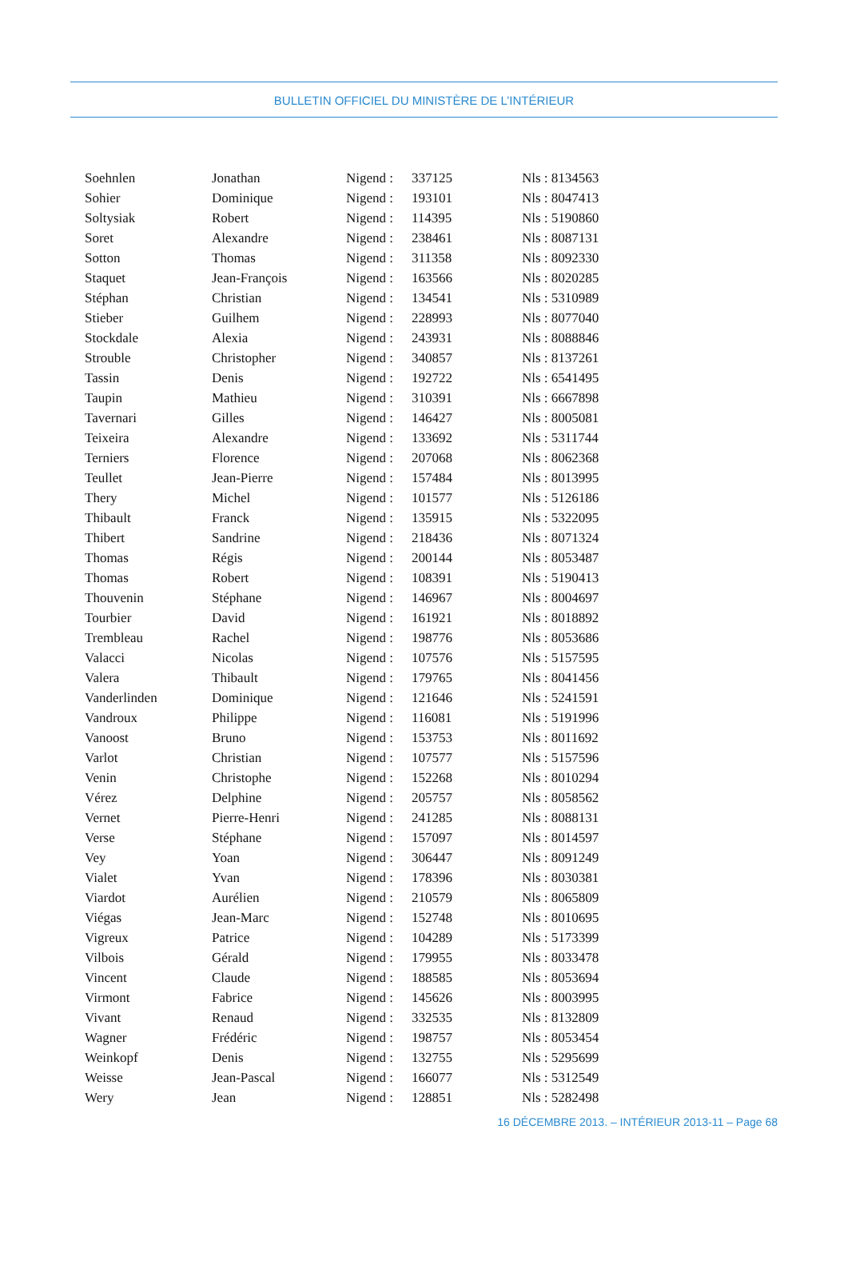BULLETIN OFFICIEL DU MINISTÈRE DE L’INTÉRIEUR
| Soehnlen | Jonathan | Nigend : | 337125 | Nls : 8134563 |
| Sohier | Dominique | Nigend : | 193101 | Nls : 8047413 |
| Soltysiak | Robert | Nigend : | 114395 | Nls : 5190860 |
| Soret | Alexandre | Nigend : | 238461 | Nls : 8087131 |
| Sotton | Thomas | Nigend : | 311358 | Nls : 8092330 |
| Staquet | Jean-François | Nigend : | 163566 | Nls : 8020285 |
| Stéphan | Christian | Nigend : | 134541 | Nls : 5310989 |
| Stieber | Guilhem | Nigend : | 228993 | Nls : 8077040 |
| Stockdale | Alexia | Nigend : | 243931 | Nls : 8088846 |
| Strouble | Christopher | Nigend : | 340857 | Nls : 8137261 |
| Tassin | Denis | Nigend : | 192722 | Nls : 6541495 |
| Taupin | Mathieu | Nigend : | 310391 | Nls : 6667898 |
| Tavernari | Gilles | Nigend : | 146427 | Nls : 8005081 |
| Teixeira | Alexandre | Nigend : | 133692 | Nls : 5311744 |
| Terniers | Florence | Nigend : | 207068 | Nls : 8062368 |
| Teullet | Jean-Pierre | Nigend : | 157484 | Nls : 8013995 |
| Thery | Michel | Nigend : | 101577 | Nls : 5126186 |
| Thibault | Franck | Nigend : | 135915 | Nls : 5322095 |
| Thibert | Sandrine | Nigend : | 218436 | Nls : 8071324 |
| Thomas | Régis | Nigend : | 200144 | Nls : 8053487 |
| Thomas | Robert | Nigend : | 108391 | Nls : 5190413 |
| Thouvenin | Stéphane | Nigend : | 146967 | Nls : 8004697 |
| Tourbier | David | Nigend : | 161921 | Nls : 8018892 |
| Trembleau | Rachel | Nigend : | 198776 | Nls : 8053686 |
| Valacci | Nicolas | Nigend : | 107576 | Nls : 5157595 |
| Valera | Thibault | Nigend : | 179765 | Nls : 8041456 |
| Vanderlinden | Dominique | Nigend : | 121646 | Nls : 5241591 |
| Vandroux | Philippe | Nigend : | 116081 | Nls : 5191996 |
| Vanoost | Bruno | Nigend : | 153753 | Nls : 8011692 |
| Varlot | Christian | Nigend : | 107577 | Nls : 5157596 |
| Venin | Christophe | Nigend : | 152268 | Nls : 8010294 |
| Vérez | Delphine | Nigend : | 205757 | Nls : 8058562 |
| Vernet | Pierre-Henri | Nigend : | 241285 | Nls : 8088131 |
| Verse | Stéphane | Nigend : | 157097 | Nls : 8014597 |
| Vey | Yoan | Nigend : | 306447 | Nls : 8091249 |
| Vialet | Yvan | Nigend : | 178396 | Nls : 8030381 |
| Viardot | Aurélien | Nigend : | 210579 | Nls : 8065809 |
| Viégas | Jean-Marc | Nigend : | 152748 | Nls : 8010695 |
| Vigreux | Patrice | Nigend : | 104289 | Nls : 5173399 |
| Vilbois | Gérald | Nigend : | 179955 | Nls : 8033478 |
| Vincent | Claude | Nigend : | 188585 | Nls : 8053694 |
| Virmont | Fabrice | Nigend : | 145626 | Nls : 8003995 |
| Vivant | Renaud | Nigend : | 332535 | Nls : 8132809 |
| Wagner | Frédéric | Nigend : | 198757 | Nls : 8053454 |
| Weinkopf | Denis | Nigend : | 132755 | Nls : 5295699 |
| Weisse | Jean-Pascal | Nigend : | 166077 | Nls : 5312549 |
| Wery | Jean | Nigend : | 128851 | Nls : 5282498 |
16 DÉCEMBRE 2013. – INTÉRIEUR 2013-11 – Page 68